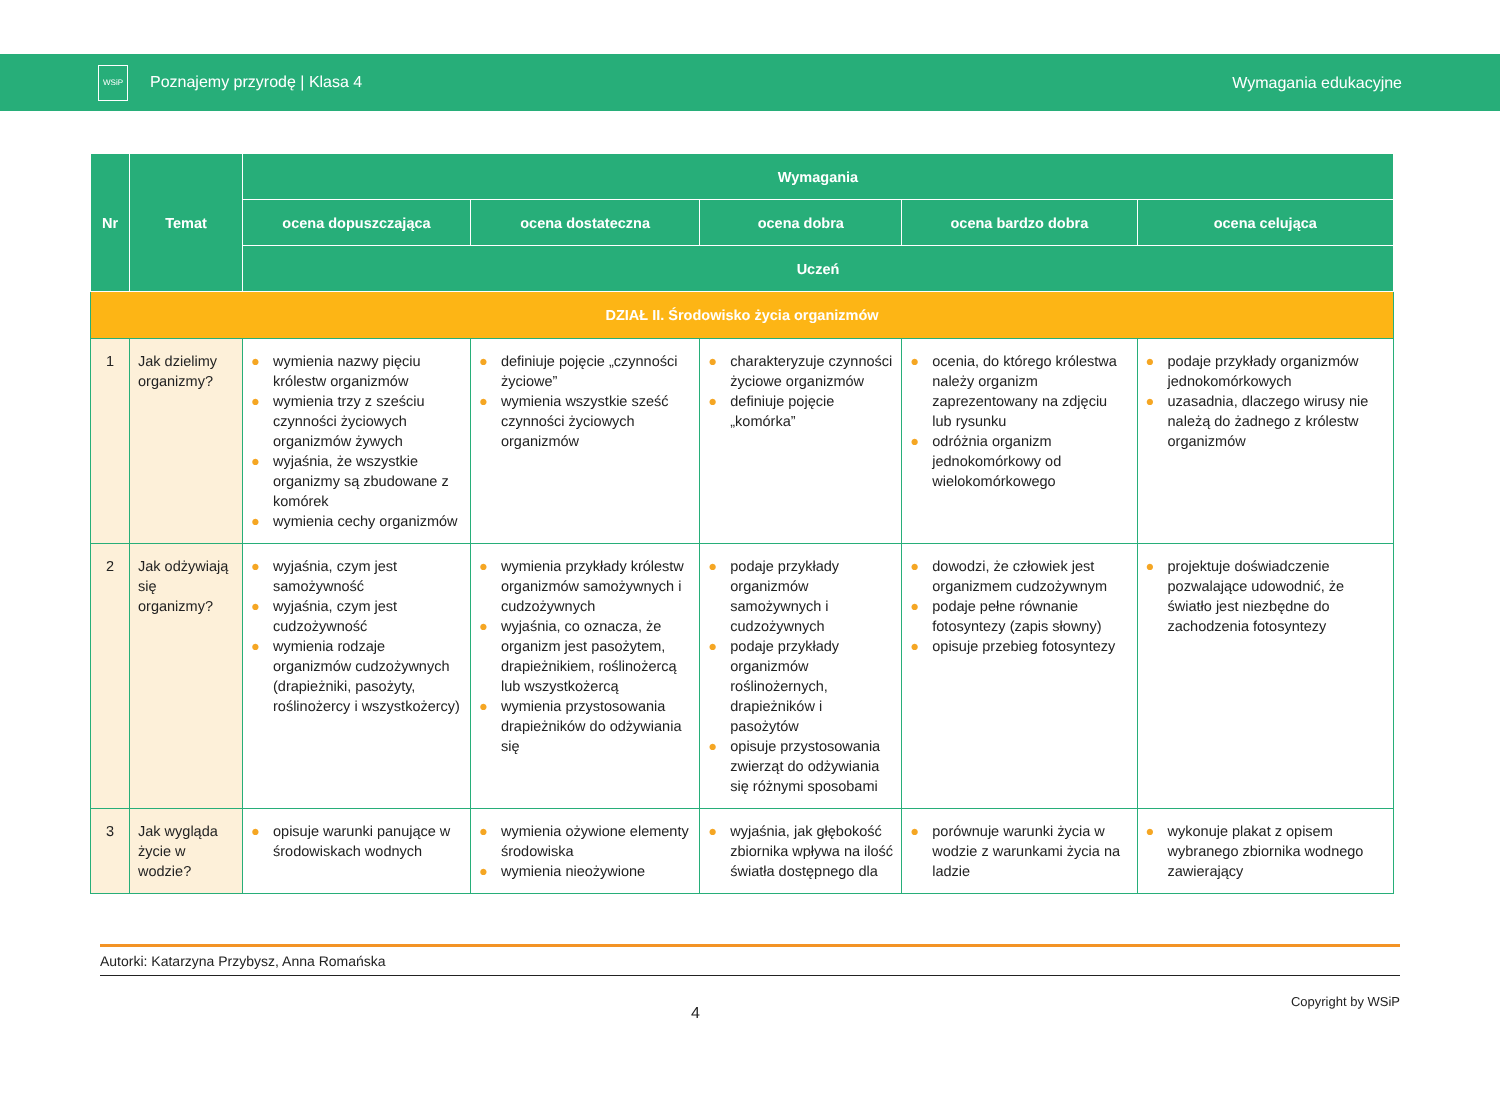WSiP Poznajemy przyrodę | Klasa 4
Wymagania edukacyjne
| Nr | Temat | Wymagania | | | | |
| --- | --- | --- | --- | --- | --- | --- |
| | | ocena dopuszczająca | ocena dostateczna | ocena dobra | ocena bardzo dobra | ocena celująca |
| | | Uczeń | | | | |
| DZIAŁ II. Środowisko życia organizmów | | | | | | |
| 1 | Jak dzielimy organizmy? | ● wymienia nazwy pięciu królestw organizmów ● wymienia trzy z sześciu czynności życiowych organizmów żywych ● wyjaśnia, że wszystkie organizmy są zbudowane z komórek ● wymienia cechy organizmów | ● definiuje pojęcie „czynności życiowe” ● wymienia wszystkie sześć czynności życiowych organizmów | ● charakteryzuje czynności życiowe organizmów ● definiuje pojęcie „komórka” | ● ocenia, do którego królestwa należy organizm zaprezentowany na zdjęciu lub rysunku ● odróżnia organizm jednokomórkowy od wielokomórkowego | ● podaje przykłady organizmów jednokomórkowych ● uzasadnia, dlaczego wirusy nie należą do żadnego z królestw organizmów |
| 2 | Jak odżywiają się organizmy? | ● wyjaśnia, czym jest samożywność ● wyjaśnia, czym jest cudzożywność ● wymienia rodzaje organizmów cudzożywnych (drapieżniki, pasożyty, roślinożercy i wszystkożercy) | ● wymienia przykłady królestw organizmów samożywnych i cudzożywnych ● wyjaśnia, co oznacza, że organizm jest pasożytem, drapieżnikiem, roślinożercą lub wszystkożercą ● wymienia przystosowania drapieżników do odżywiania się | ● podaje przykłady organizmów samożywnych i cudzożywnych ● podaje przykłady organizmów roślinożernych, drapieżników i pasożytów ● opisuje przystosowania zwierząt do odżywiania się różnymi sposobami | ● dowodzi, że człowiek jest organizmem cudzożywnym ● podaje pełne równanie fotosyntezy (zapis słowny) ● opisuje przebieg fotosyntezy | ● projektuje doświadczenie pozwalające udowodnić, że światło jest niezbędne do zachodzenia fotosyntezy |
| 3 | Jak wygląda życie w wodzie? | ● opisuje warunki panujące w środowiskach wodnych | ● wymienia ożywione elementy środowiska ● wymienia nieożywione | ● wyjaśnia, jak głębokość zbiornika wpływa na ilość światła dostępnego dla | ● porównuje warunki życia w wodzie z warunkami życia na ladzie | ● wykonuje plakat z opisem wybranego zbiornika wodnego zawierający |
Autorki: Katarzyna Przybysz, Anna Romańska
4 Copyright by WSiP